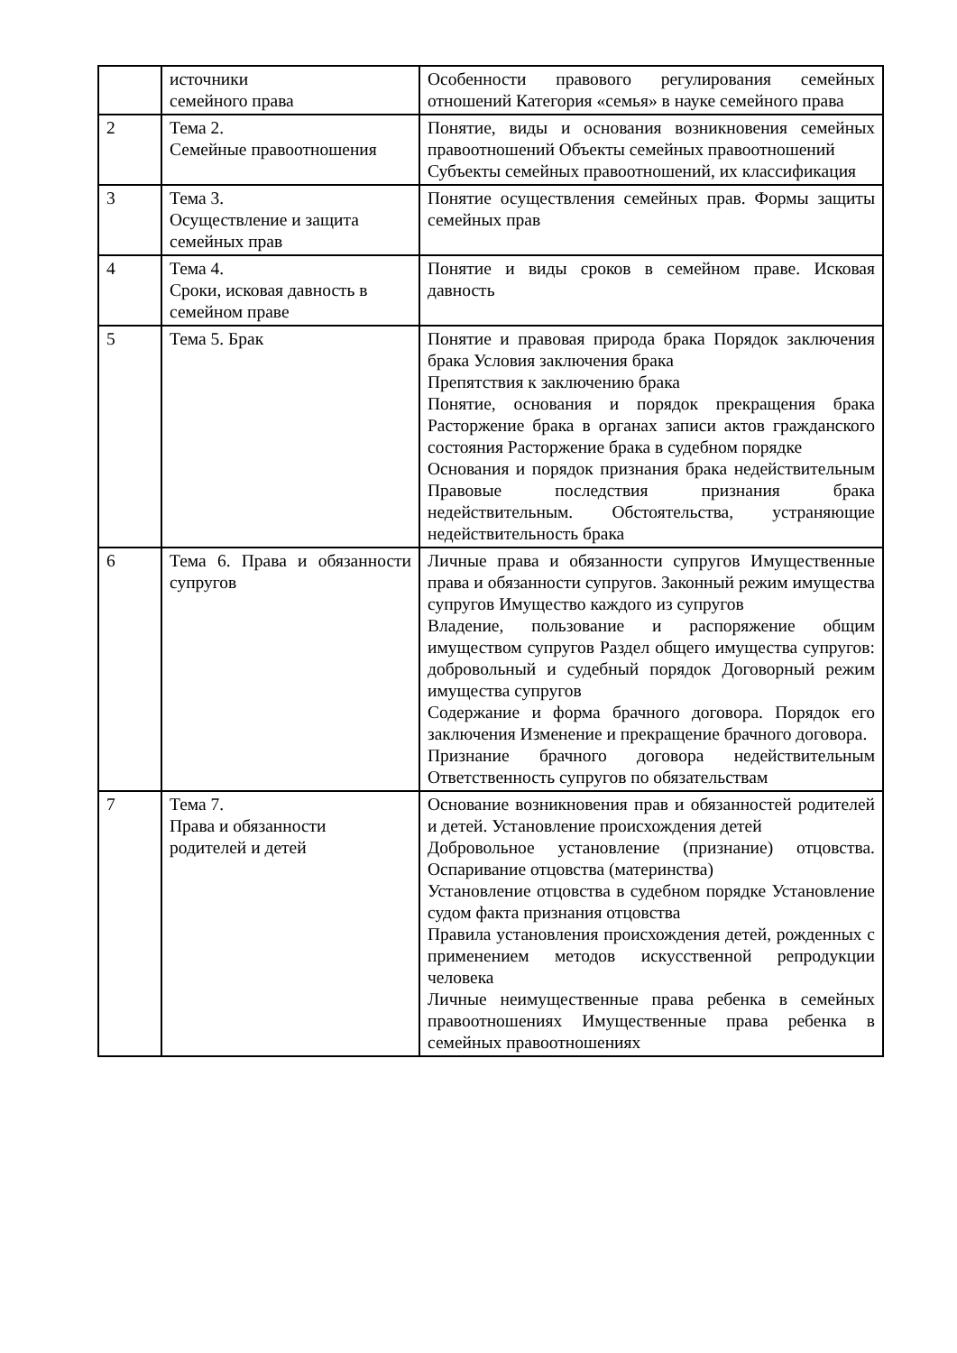| | источники семейного права | Особенности правового регулирования семейных отношений Категория «семья» в науке семейного права |
| 2 | Тема 2. Семейные правоотношения | Понятие, виды и основания возникновения семейных правоотношений Объекты семейных правоотношений Субъекты семейных правоотношений, их классификация |
| 3 | Тема 3. Осуществление и защита семейных прав | Понятие осуществления семейных прав. Формы защиты семейных прав |
| 4 | Тема 4. Сроки, исковая давность в семейном праве | Понятие и виды сроков в семейном праве. Исковая давность |
| 5 | Тема 5. Брак | Понятие и правовая природа брака Порядок заключения брака Условия заключения брака Препятствия к заключению брака Понятие, основания и порядок прекращения брака Расторжение брака в органах записи актов гражданского состояния Расторжение брака в судебном порядке Основания и порядок признания брака недействительным Правовые последствия признания брака недействительным. Обстоятельства, устраняющие недействительность брака |
| 6 | Тема 6. Права и обязанности супругов | Личные права и обязанности супругов Имущественные права и обязанности супругов. Законный режим имущества супругов Имущество каждого из супругов Владение, пользование и распоряжение общим имуществом супругов Раздел общего имущества супругов: добровольный и судебный порядок Договорный режим имущества супругов Содержание и форма брачного договора. Порядок его заключения Изменение и прекращение брачного договора. Признание брачного договора недействительным Ответственность супругов по обязательствам |
| 7 | Тема 7. Права и обязанности родителей и детей | Основание возникновения прав и обязанностей родителей и детей. Установление происхождения детей Добровольное установление (признание) отцовства. Оспаривание отцовства (материнства) Установление отцовства в судебном порядке Установление судом факта признания отцовства Правила установления происхождения детей, рожденных с применением методов искусственной репродукции человека Личные неимущественные права ребенка в семейных правоотношениях Имущественные права ребенка в семейных правоотношениях |